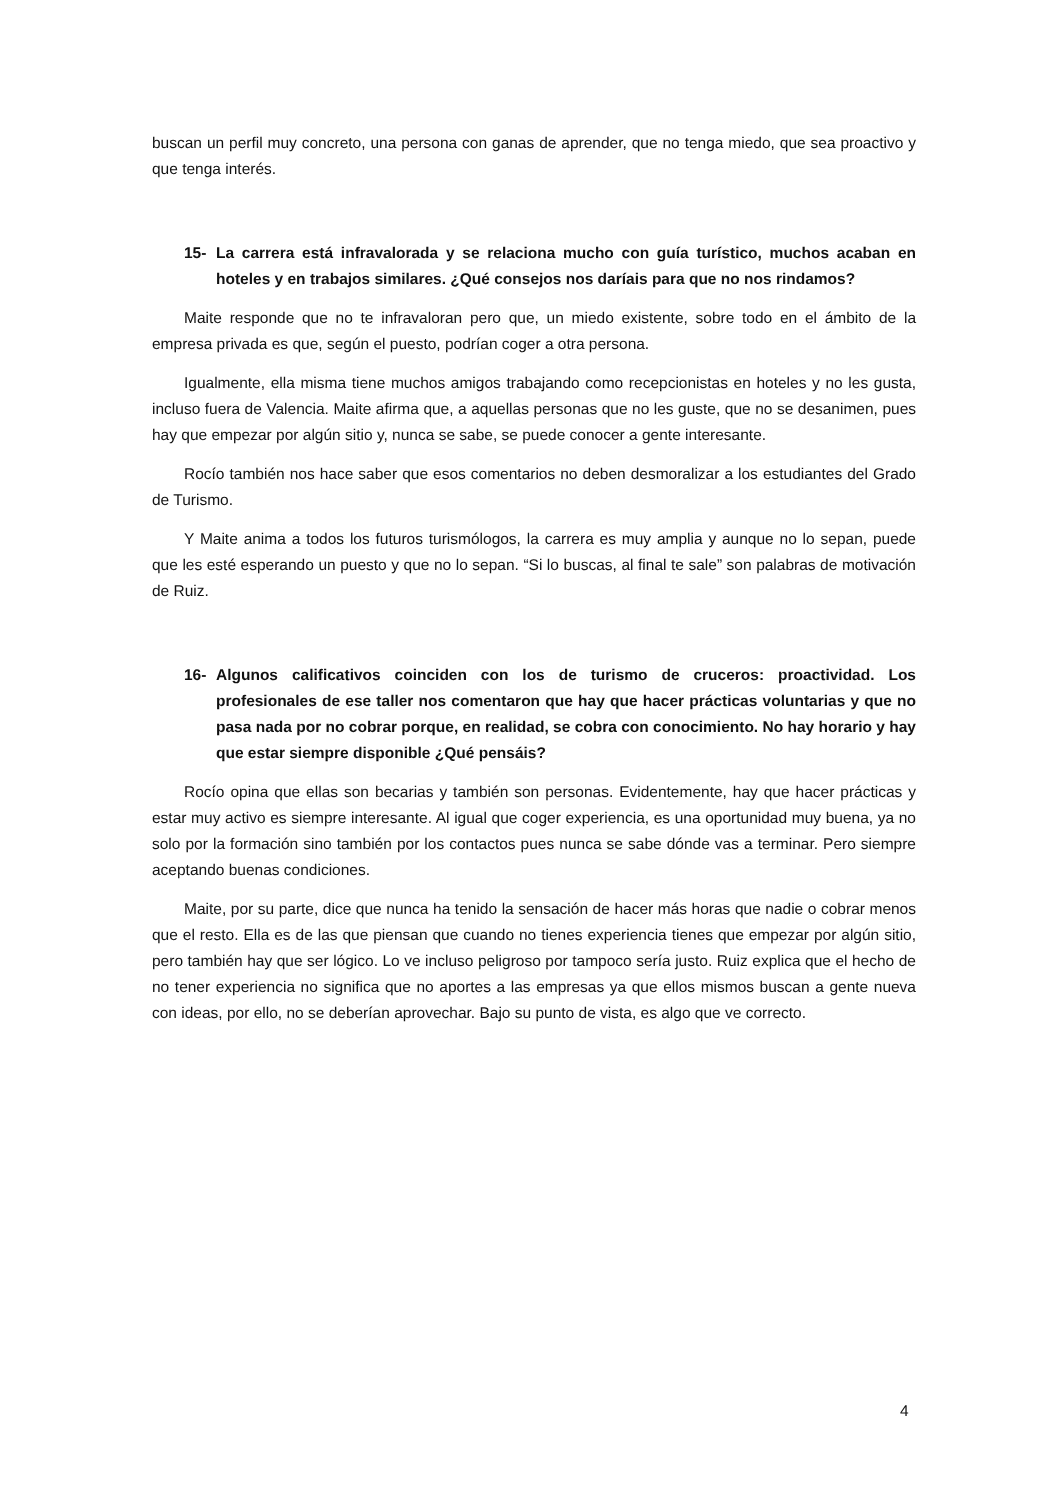buscan un perfil muy concreto, una persona con ganas de aprender, que no tenga miedo, que sea proactivo y que tenga interés.
15- La carrera está infravalorada y se relaciona mucho con guía turístico, muchos acaban en hoteles y en trabajos similares. ¿Qué consejos nos daríais para que no nos rindamos?
Maite responde que no te infravaloran pero que, un miedo existente, sobre todo en el ámbito de la empresa privada es que, según el puesto, podrían coger a otra persona.
Igualmente, ella misma tiene muchos amigos trabajando como recepcionistas en hoteles y no les gusta, incluso fuera de Valencia. Maite afirma que, a aquellas personas que no les guste, que no se desanimen, pues hay que empezar por algún sitio y, nunca se sabe, se puede conocer a gente interesante.
Rocío también nos hace saber que esos comentarios no deben desmoralizar a los estudiantes del Grado de Turismo.
Y Maite anima a todos los futuros turismólogos, la carrera es muy amplia y aunque no lo sepan, puede que les esté esperando un puesto y que no lo sepan. “Si lo buscas, al final te sale” son palabras de motivación de Ruiz.
16- Algunos calificativos coinciden con los de turismo de cruceros: proactividad. Los profesionales de ese taller nos comentaron que hay que hacer prácticas voluntarias y que no pasa nada por no cobrar porque, en realidad, se cobra con conocimiento. No hay horario y hay que estar siempre disponible ¿Qué pensáis?
Rocío opina que ellas son becarias y también son personas. Evidentemente, hay que hacer prácticas y estar muy activo es siempre interesante. Al igual que coger experiencia, es una oportunidad muy buena, ya no solo por la formación sino también por los contactos pues nunca se sabe dónde vas a terminar. Pero siempre aceptando buenas condiciones.
Maite, por su parte, dice que nunca ha tenido la sensación de hacer más horas que nadie o cobrar menos que el resto. Ella es de las que piensan que cuando no tienes experiencia tienes que empezar por algún sitio, pero también hay que ser lógico. Lo ve incluso peligroso por tampoco sería justo. Ruiz explica que el hecho de no tener experiencia no significa que no aportes a las empresas ya que ellos mismos buscan a gente nueva con ideas, por ello, no se deberían aprovechar. Bajo su punto de vista, es algo que ve correcto.
4